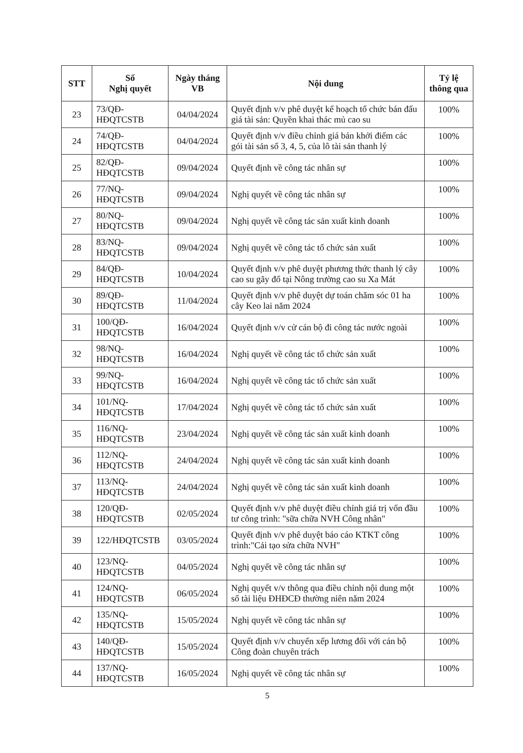| STT | Số Nghị quyết | Ngày tháng VB | Nội dung | Tỷ lệ thông qua |
| --- | --- | --- | --- | --- |
| 23 | 73/QĐ-HĐQTCSTB | 04/04/2024 | Quyết định v/v phê duyệt kế hoạch tổ chức bán đấu giá tài sản: Quyền khai thác mủ cao su | 100% |
| 24 | 74/QĐ-HĐQTCSTB | 04/04/2024 | Quyết định v/v điều chỉnh giá bán khởi điểm các gói tài sản số 3, 4, 5, của lô tài sản thanh lý | 100% |
| 25 | 82/QĐ-HĐQTCSTB | 09/04/2024 | Quyết định về công tác nhân sự | 100% |
| 26 | 77/NQ-HĐQTCSTB | 09/04/2024 | Nghị quyết về công tác nhân sự | 100% |
| 27 | 80/NQ-HĐQTCSTB | 09/04/2024 | Nghị quyết về công tác sản xuất kinh doanh | 100% |
| 28 | 83/NQ-HĐQTCSTB | 09/04/2024 | Nghị quyết về công tác tổ chức sản xuất | 100% |
| 29 | 84/QĐ-HĐQTCSTB | 10/04/2024 | Quyết định v/v phê duyệt phương thức thanh lý cây cao su gãy đổ tại Nông trường cao su Xa Mát | 100% |
| 30 | 89/QĐ-HĐQTCSTB | 11/04/2024 | Quyết định v/v phê duyệt dự toán chăm sóc 01 ha cây Keo lai năm 2024 | 100% |
| 31 | 100/QĐ-HĐQTCSTB | 16/04/2024 | Quyết định v/v cử cán bộ đi công tác nước ngoài | 100% |
| 32 | 98/NQ-HĐQTCSTB | 16/04/2024 | Nghị quyết về công tác tổ chức sản xuất | 100% |
| 33 | 99/NQ-HĐQTCSTB | 16/04/2024 | Nghị quyết về công tác tổ chức sản xuất | 100% |
| 34 | 101/NQ-HĐQTCSTB | 17/04/2024 | Nghị quyết về công tác tổ chức sản xuất | 100% |
| 35 | 116/NQ-HĐQTCSTB | 23/04/2024 | Nghị quyết về công tác sản xuất kinh doanh | 100% |
| 36 | 112/NQ-HĐQTCSTB | 24/04/2024 | Nghị quyết về công tác sản xuất kinh doanh | 100% |
| 37 | 113/NQ-HĐQTCSTB | 24/04/2024 | Nghị quyết về công tác sản xuất kinh doanh | 100% |
| 38 | 120/QĐ-HĐQTCSTB | 02/05/2024 | Quyết định v/v phê duyệt điều chỉnh giá trị vốn đầu tư công trình: "sữa chữa NVH Công nhân" | 100% |
| 39 | 122/HĐQTCSTB | 03/05/2024 | Quyết định v/v phê duyệt báo cáo KTKT công trình:"Cải tạo sửa chữa NVH" | 100% |
| 40 | 123/NQ-HĐQTCSTB | 04/05/2024 | Nghị quyết về công tác nhân sự | 100% |
| 41 | 124/NQ-HĐQTCSTB | 06/05/2024 | Nghị quyết v/v thông qua điều chỉnh nội dung một số tài liệu ĐHĐCĐ thường niên năm 2024 | 100% |
| 42 | 135/NQ-HĐQTCSTB | 15/05/2024 | Nghị quyết về công tác nhân sự | 100% |
| 43 | 140/QĐ-HĐQTCSTB | 15/05/2024 | Quyết định v/v chuyển xếp lương đối với cán bộ Công đoàn chuyên trách | 100% |
| 44 | 137/NQ-HĐQTCSTB | 16/05/2024 | Nghị quyết về công tác nhân sự | 100% |
5